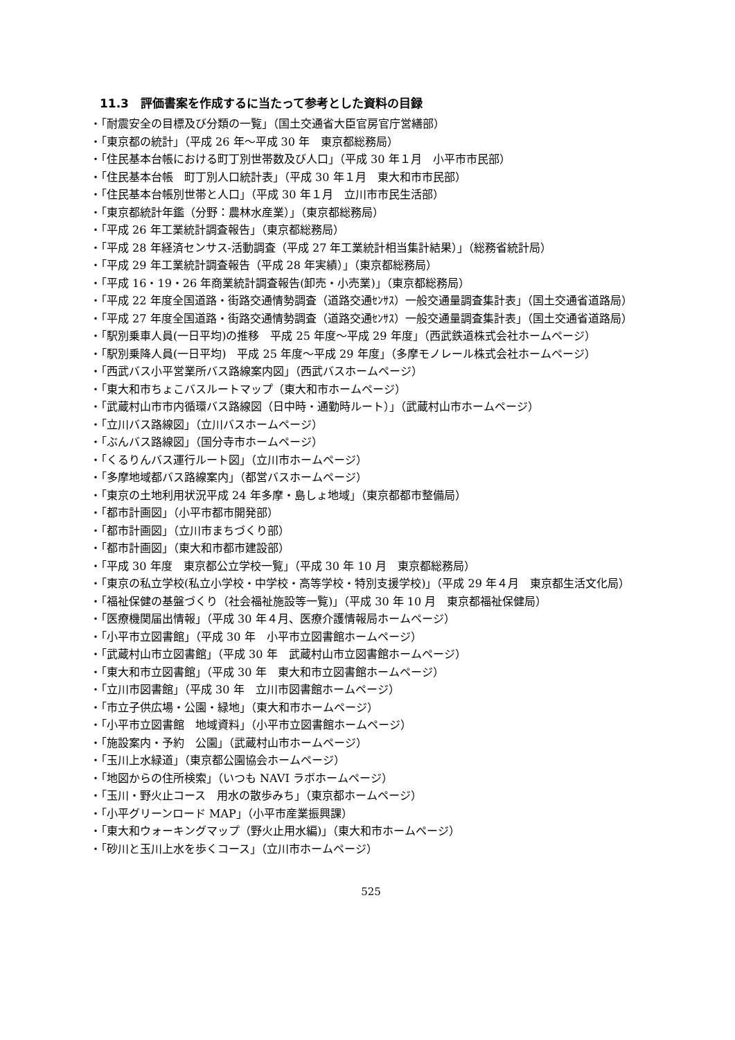11.3　評価書案を作成するに当たって参考とした資料の目録
・「耐震安全の目標及び分類の一覧」（国土交通省大臣官房官庁営繕部）
・「東京都の統計」（平成 26 年～平成 30 年　東京都総務局）
・「住民基本台帳における町丁別世帯数及び人口」（平成 30 年１月　小平市市民部）
・「住民基本台帳　町丁別人口統計表」（平成 30 年１月　東大和市市民部）
・「住民基本台帳別世帯と人口」（平成 30 年１月　立川市市民生活部）
・「東京都統計年鑑（分野：農林水産業）」（東京都総務局）
・「平成 26 年工業統計調査報告」（東京都総務局）
・「平成 28 年経済センサス-活動調査（平成 27 年工業統計相当集計結果）」（総務省統計局）
・「平成 29 年工業統計調査報告（平成 28 年実績）」（東京都総務局）
・「平成 16・19・26 年商業統計調査報告(卸売・小売業)」（東京都総務局）
・「平成 22 年度全国道路・街路交通情勢調査（道路交通ｾﾝｻｽ）一般交通量調査集計表」（国土交通省道路局）
・「平成 27 年度全国道路・街路交通情勢調査（道路交通ｾﾝｻｽ）一般交通量調査集計表」（国土交通省道路局）
・「駅別乗車人員(一日平均)の推移　平成 25 年度～平成 29 年度」（西武鉄道株式会社ホームページ）
・「駅別乗降人員(一日平均)　平成 25 年度～平成 29 年度」（多摩モノレール株式会社ホームページ）
・「西武バス小平営業所バス路線案内図」（西武バスホームページ）
・「東大和市ちょこバスルートマップ（東大和市ホームページ）
・「武蔵村山市市内循環バス路線図（日中時・通勤時ルート）」（武蔵村山市ホームページ）
・「立川バス路線図」（立川バスホームページ）
・「ぶんバス路線図」（国分寺市ホームページ）
・「くるりんバス運行ルート図」（立川市ホームページ）
・「多摩地域都バス路線案内」（都営バスホームページ）
・「東京の土地利用状況平成 24 年多摩・島しょ地域」（東京都都市整備局）
・「都市計画図」（小平市都市開発部）
・「都市計画図」（立川市まちづくり部）
・「都市計画図」（東大和市都市建設部）
・「平成 30 年度　東京都公立学校一覧」（平成 30 年 10 月　東京都総務局）
・「東京の私立学校(私立小学校・中学校・高等学校・特別支援学校)」（平成 29 年４月　東京都生活文化局）
・「福祉保健の基盤づくり（社会福祉施設等一覧)」（平成 30 年 10 月　東京都福祉保健局）
・「医療機関届出情報」（平成 30 年４月、医療介護情報局ホームページ）
・「小平市立図書館」（平成 30 年　小平市立図書館ホームページ）
・「武蔵村山市立図書館」（平成 30 年　武蔵村山市立図書館ホームページ）
・「東大和市立図書館」（平成 30 年　東大和市立図書館ホームページ）
・「立川市図書館」（平成 30 年　立川市図書館ホームページ）
・「市立子供広場・公園・緑地」（東大和市ホームページ）
・「小平市立図書館　地域資料」（小平市立図書館ホームページ）
・「施設案内・予約　公園」（武蔵村山市ホームページ）
・「玉川上水緑道」（東京都公園協会ホームページ）
・「地図からの住所検索」（いつも NAVI ラボホームページ）
・「玉川・野火止コース　用水の散歩みち」（東京都ホームページ）
・「小平グリーンロード MAP」（小平市産業振興課）
・「東大和ウォーキングマップ（野火止用水編)」（東大和市ホームページ）
・「砂川と玉川上水を歩くコース」（立川市ホームページ）
525